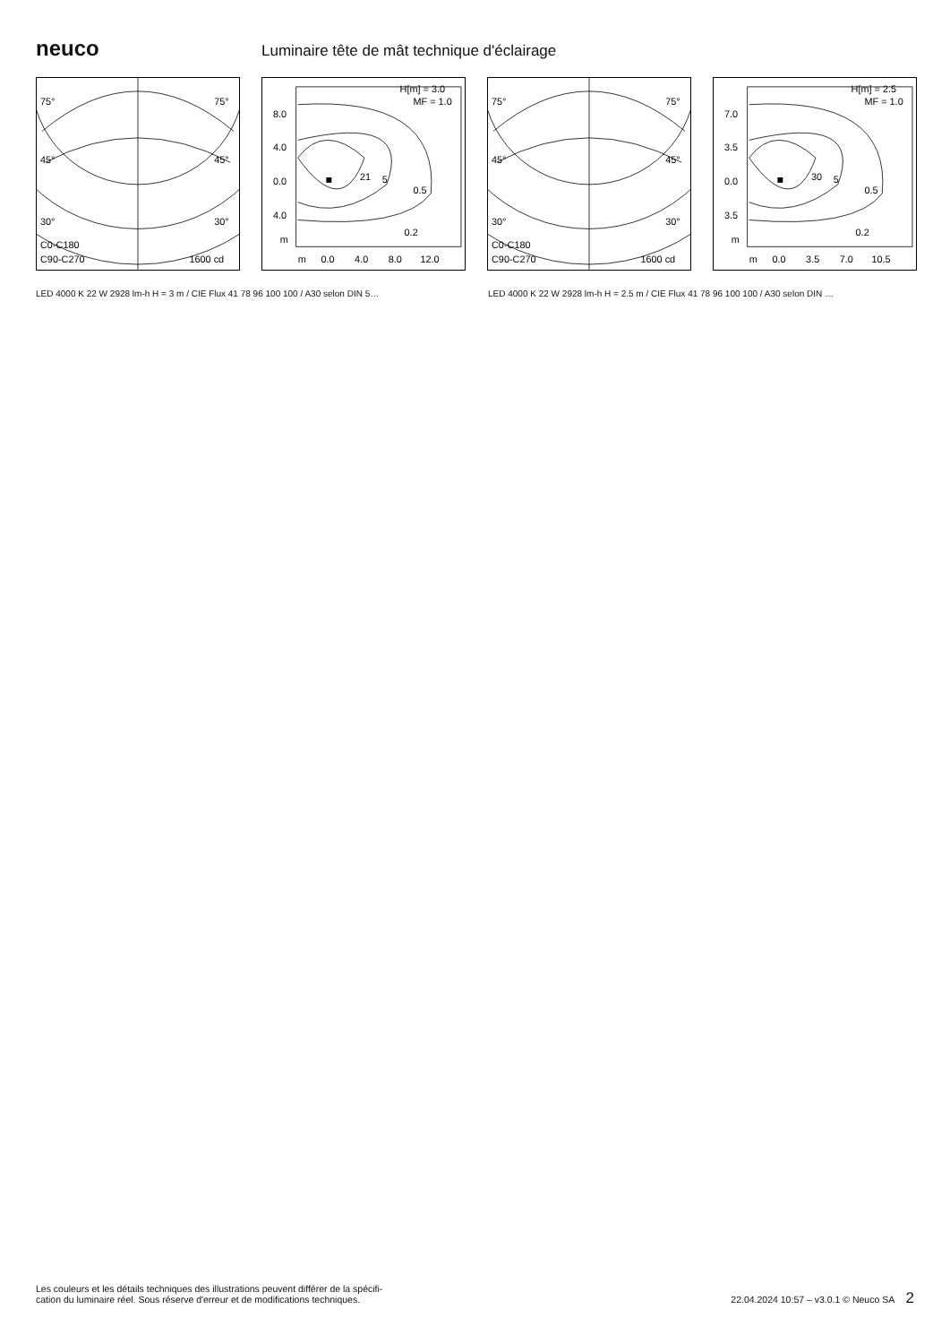neuco
Luminaire tête de mât technique d'éclairage
75°
75°
45°
45°
30°
30°
C0-C180
C90-C270
1600 cd
H[m] = 3.0
MF = 1.0
8.0
4.0
0.0
4.0
m
m
0.0
4.0
8.0
12.0
21
5
0.5
0.2
75°
75°
45°
45°
30°
30°
C0-C180
C90-C270
1600 cd
H[m] = 2.5
MF = 1.0
7.0
3.5
0.0
3.5
m
m
0.0
3.5
7.0
10.5
30
5
0.5
0.2
LED 4000 K 22 W 2928 lm-h H = 3 m / CIE Flux 41 78 96 100 100 / A30 selon DIN 5… LED 4000 K 22 W 2928 lm-h H = 2.5 m / CIE Flux 41 78 96 100 100 / A30 selon DIN …
Les couleurs et les détails techniques des illustrations peuvent différer de la spécifi-
cation du luminaire réel. Sous réserve d'erreur et de modifications techniques.
22.04.2024 10:57 – v3.0.1 © Neuco SA 2